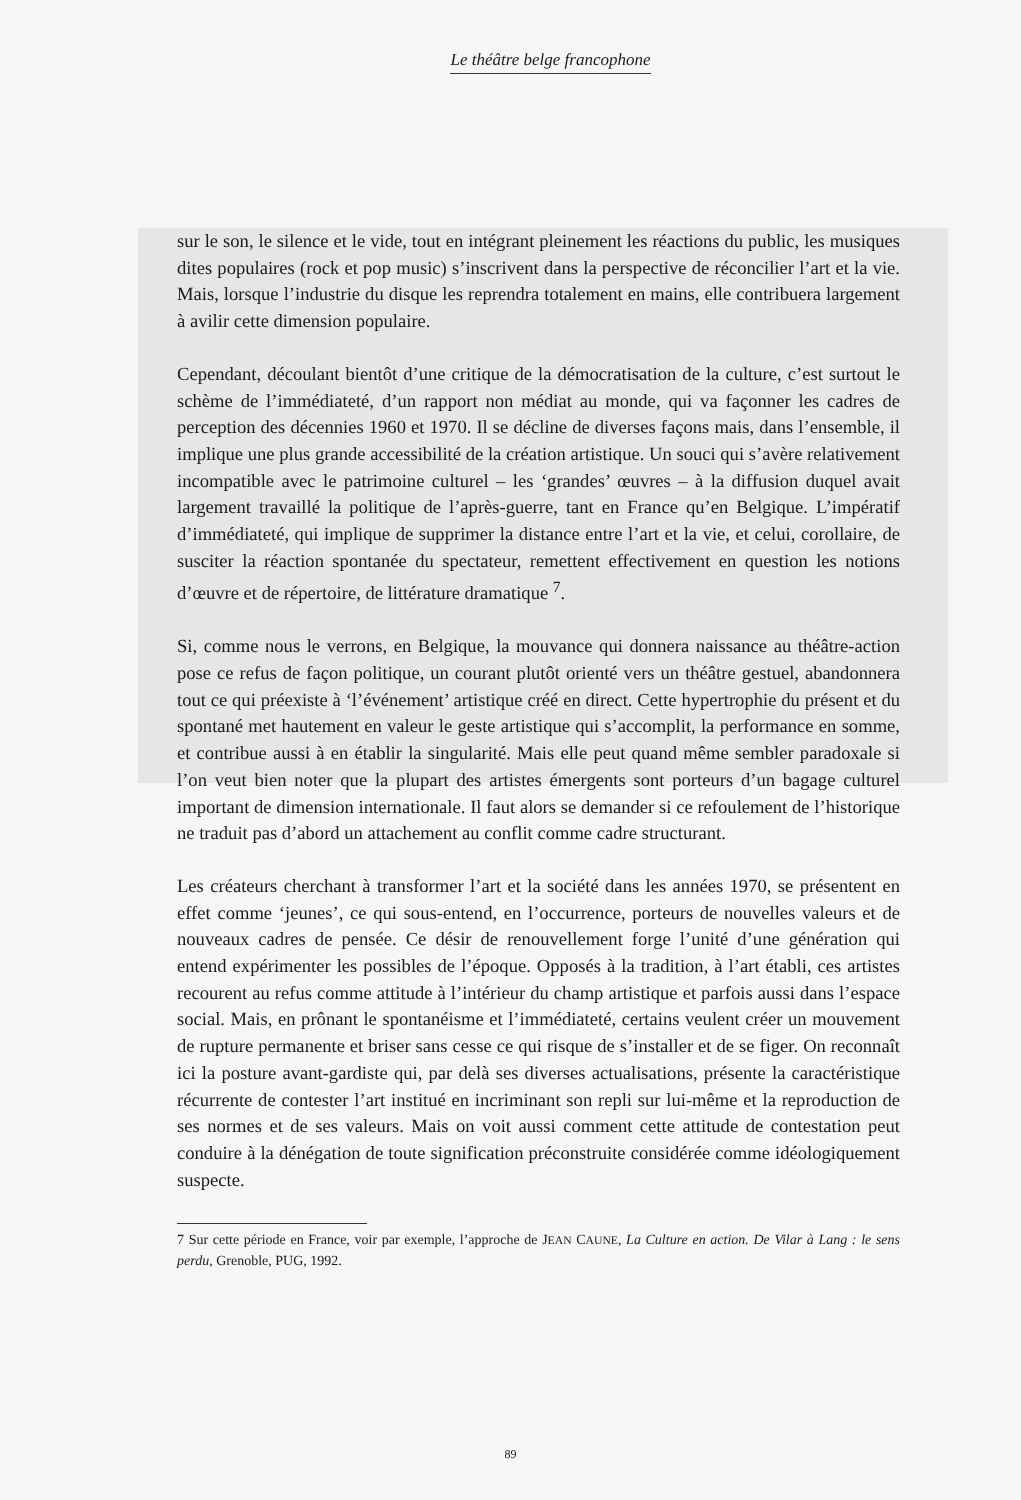Le théâtre belge francophone
sur le son, le silence et le vide, tout en intégrant pleinement les réactions du public, les musiques dites populaires (rock et pop music) s’inscrivent dans la perspective de réconcilier l’art et la vie. Mais, lorsque l’industrie du disque les reprendra totalement en mains, elle contribuera largement à avilir cette dimension populaire.
Cependant, découlant bientôt d’une critique de la démocratisation de la culture, c’est surtout le schème de l’immédiateté, d’un rapport non médiat au monde, qui va façonner les cadres de perception des décennies 1960 et 1970. Il se décline de diverses façons mais, dans l’ensemble, il implique une plus grande accessibilité de la création artistique. Un souci qui s’avère relativement incompatible avec le patrimoine culturel – les ‘grandes’ œuvres – à la diffusion duquel avait largement travaillé la politique de l’après-guerre, tant en France qu’en Belgique. L’impératif d’immédiateté, qui implique de supprimer la distance entre l’art et la vie, et celui, corollaire, de susciter la réaction spontanée du spectateur, remettent effectivement en question les notions d’œuvre et de répertoire, de littérature dramatique <sup>7</sup>.
Si, comme nous le verrons, en Belgique, la mouvance qui donnera naissance au théâtre-action pose ce refus de façon politique, un courant plutôt orienté vers un théâtre gestuel, abandonnera tout ce qui préexiste à ‘l’événement’ artistique créé en direct. Cette hypertrophie du présent et du spontané met hautement en valeur le geste artistique qui s’accomplit, la performance en somme, et contribue aussi à en établir la singularité. Mais elle peut quand même sembler paradoxale si l’on veut bien noter que la plupart des artistes émergents sont porteurs d’un bagage culturel important de dimension internationale. Il faut alors se demander si ce refoulement de l’historique ne traduit pas d’abord un attachement au conflit comme cadre structurant.
Les créateurs cherchant à transformer l’art et la société dans les années 1970, se présentent en effet comme ‘jeunes’, ce qui sous-entend, en l’occurrence, porteurs de nouvelles valeurs et de nouveaux cadres de pensée. Ce désir de renouvellement forge l’unité d’une génération qui entend expérimenter les possibles de l’époque. Opposés à la tradition, à l’art établi, ces artistes recourent au refus comme attitude à l’intérieur du champ artistique et parfois aussi dans l’espace social. Mais, en prônant le spontanéisme et l’immédiateté, certains veulent créer un mouvement de rupture permanente et briser sans cesse ce qui risque de s’installer et de se figer. On reconnaît ici la posture avant-gardiste qui, par delà ses diverses actualisations, présente la caractéristique récurrente de contester l’art institué en incriminant son repli sur lui-même et la reproduction de ses normes et de ses valeurs. Mais on voit aussi comment cette attitude de contestation peut conduire à la dénégation de toute signification préconstruite considérée comme idéologiquement suspecte.
7 Sur cette période en France, voir par exemple, l’approche de JEAN CAUNE, La Culture en action. De Vilar à Lang : le sens perdu, Grenoble, PUG, 1992.
89